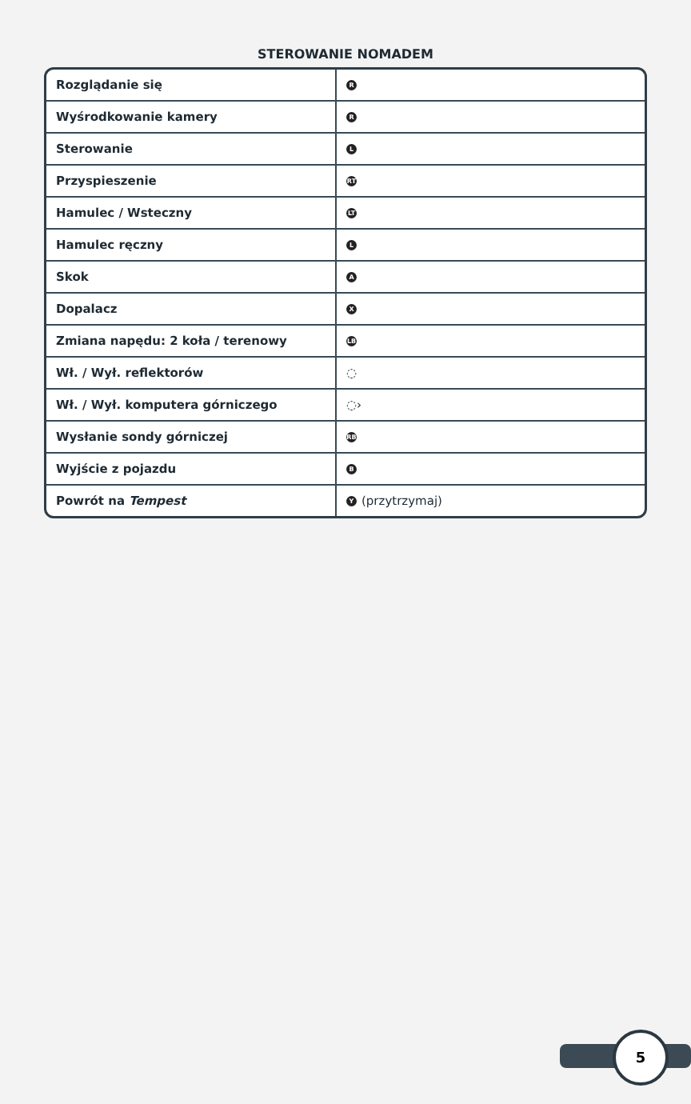STEROWANIE NOMADEM
| Rozglądanie się | R |
| Wyśrodkowanie kamery | R |
| Sterowanie | L |
| Przyspieszenie | RT |
| Hamulec / Wsteczny | LT |
| Hamulec ręczny | L |
| Skok | A |
| Dopalacz | X |
| Zmiana napędu: 2 koła / terenowy | LB |
| Wł. / Wył. reflektorów | ◌ |
| Wł. / Wył. komputera górniczego | ◌› |
| Wysłanie sondy górniczej | RB |
| Wyjście z pojazdu | B |
| Powrót na Tempest | Y (przytrzymaj) |
5